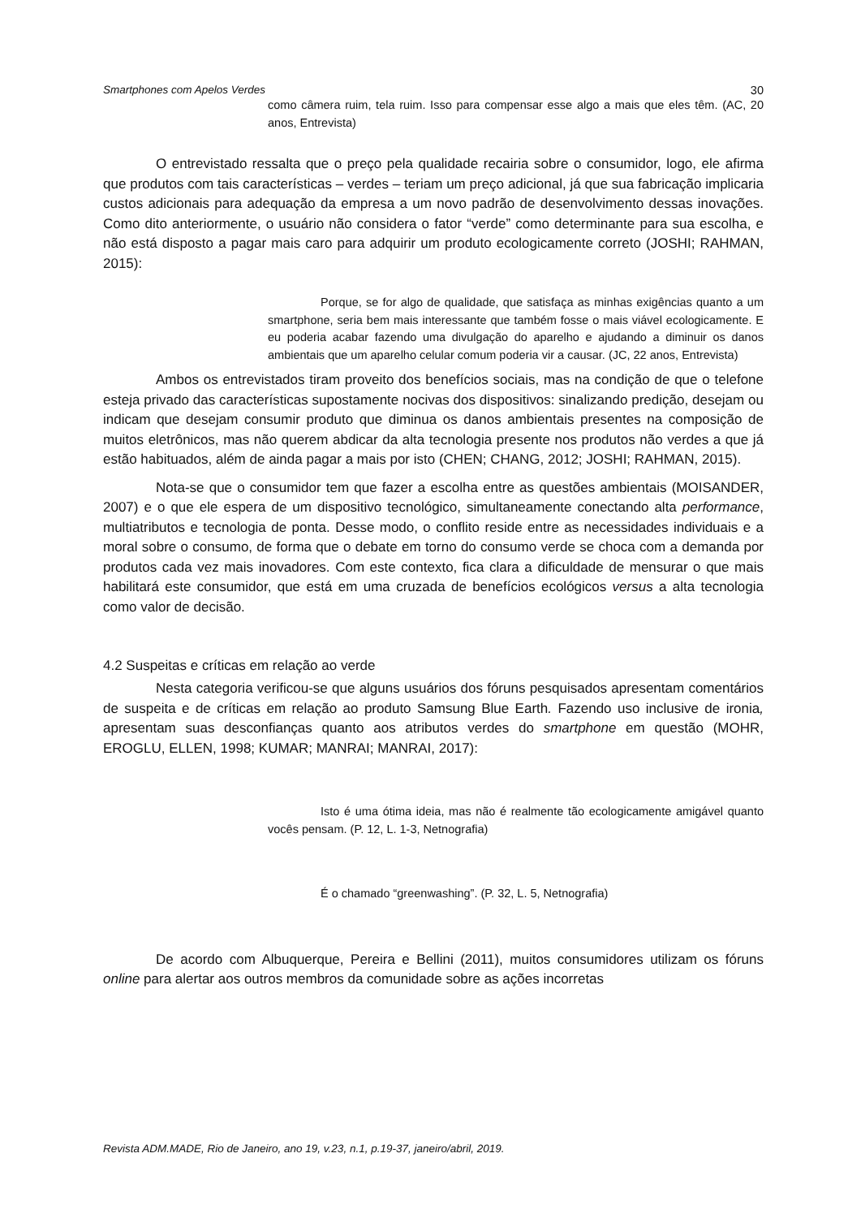Smartphones com Apelos Verdes 30
como câmera ruim, tela ruim. Isso para compensar esse algo a mais que eles têm. (AC, 20 anos, Entrevista)
O entrevistado ressalta que o preço pela qualidade recairia sobre o consumidor, logo, ele afirma que produtos com tais características – verdes – teriam um preço adicional, já que sua fabricação implicaria custos adicionais para adequação da empresa a um novo padrão de desenvolvimento dessas inovações. Como dito anteriormente, o usuário não considera o fator “verde” como determinante para sua escolha, e não está disposto a pagar mais caro para adquirir um produto ecologicamente correto (JOSHI; RAHMAN, 2015):
Porque, se for algo de qualidade, que satisfaça as minhas exigências quanto a um smartphone, seria bem mais interessante que também fosse o mais viável ecologicamente. E eu poderia acabar fazendo uma divulgação do aparelho e ajudando a diminuir os danos ambientais que um aparelho celular comum poderia vir a causar. (JC, 22 anos, Entrevista)
Ambos os entrevistados tiram proveito dos benefícios sociais, mas na condição de que o telefone esteja privado das características supostamente nocivas dos dispositivos: sinalizando predição, desejam ou indicam que desejam consumir produto que diminua os danos ambientais presentes na composição de muitos eletrônicos, mas não querem abdicar da alta tecnologia presente nos produtos não verdes a que já estão habituados, além de ainda pagar a mais por isto (CHEN; CHANG, 2012; JOSHI; RAHMAN, 2015).
Nota-se que o consumidor tem que fazer a escolha entre as questões ambientais (MOISANDER, 2007) e o que ele espera de um dispositivo tecnológico, simultaneamente conectando alta performance, multiatributos e tecnologia de ponta. Desse modo, o conflito reside entre as necessidades individuais e a moral sobre o consumo, de forma que o debate em torno do consumo verde se choca com a demanda por produtos cada vez mais inovadores. Com este contexto, fica clara a dificuldade de mensurar o que mais habilitará este consumidor, que está em uma cruzada de benefícios ecológicos versus a alta tecnologia como valor de decisão.
4.2 Suspeitas e críticas em relação ao verde
Nesta categoria verificou-se que alguns usuários dos fóruns pesquisados apresentam comentários de suspeita e de críticas em relação ao produto Samsung Blue Earth. Fazendo uso inclusive de ironia, apresentam suas desconfianças quanto aos atributos verdes do smartphone em questão (MOHR, EROGLU, ELLEN, 1998; KUMAR; MANRAI; MANRAI, 2017):
Isto é uma ótima ideia, mas não é realmente tão ecologicamente amigável quanto vocês pensam. (P. 12, L. 1-3, Netnografia)
É o chamado “greenwashing”. (P. 32, L. 5, Netnografia)
De acordo com Albuquerque, Pereira e Bellini (2011), muitos consumidores utilizam os fóruns online para alertar aos outros membros da comunidade sobre as ações incorretas
Revista ADM.MADE, Rio de Janeiro, ano 19, v.23, n.1, p.19-37, janeiro/abril, 2019.